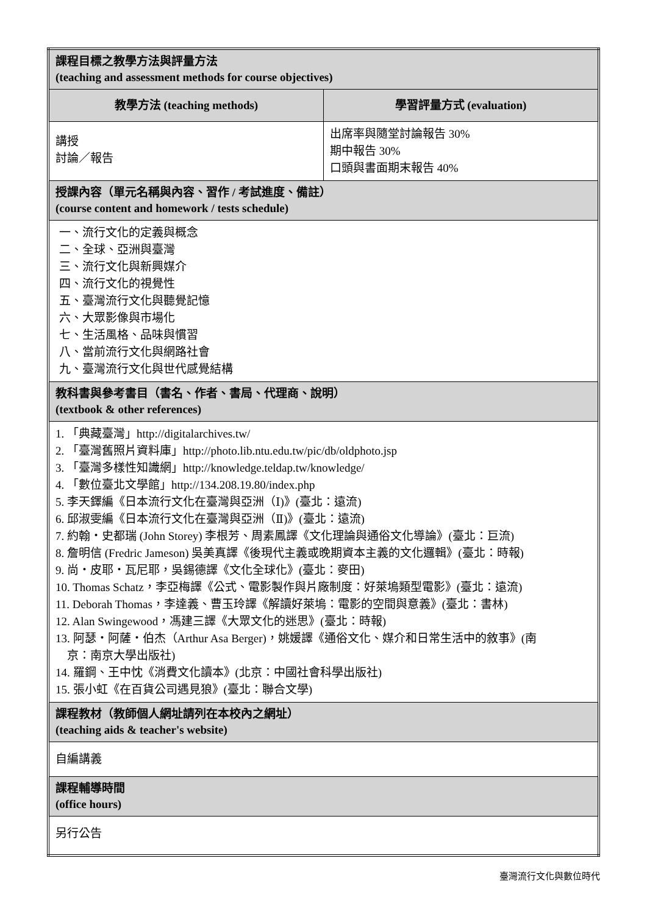| 課程目標之教學方法與評量方法 (teaching and assessment methods for course objectives) | |
| 教學方法 (teaching methods) | 學習評量方式 (evaluation) |
| 講授 討論／報告 | 出席率與隨堂討論報告 30% 期中報告 30% 口頭與書面期末報告 40% |
| 授課內容（單元名稱與內容、習作 / 考試進度、備註） (course content and homework / tests schedule) | |
| 一、流行文化的定義與概念 二、全球、亞洲與臺灣 三、流行文化與新興媒介 四、流行文化的視覺性 五、臺灣流行文化與聽覺記憶 六、大眾影像與市場化 七、生活風格、品味與慣習 八、當前流行文化與網路社會 九、臺灣流行文化與世代感覺結構 | |
| 教科書與參考書目（書名、作者、書局、代理商、說明） (textbook & other references) | |
| 1. 「典藏臺灣」http://digitalarchives.tw/ 2. 「臺灣舊照片資料庫」http://photo.lib.ntu.edu.tw/pic/db/oldphoto.jsp 3. 「臺灣多樣性知識網」http://knowledge.teldap.tw/knowledge/ 4. 「數位臺北文學館」http://134.208.19.80/index.php 5. 李天鐸編《日本流行文化在臺灣與亞洲（Ⅰ)》(臺北：遠流) 6. 邱淑雯編《日本流行文化在臺灣與亞洲（Ⅱ)》(臺北：遠流) 7. 約翰‧史都瑞 (John Storey) 李根芳、周素鳳譯《文化理論與通俗文化導論》(臺北：巨流) 8. 詹明信 (Fredric Jameson) 吳美真譯《後現代主義或晚期資本主義的文化邏輯》(臺北：時報) 9. 尚‧皮耶‧瓦尼耶，吳錫德譯《文化全球化》(臺北：麥田) 10. Thomas Schatz，李亞梅譯《公式、電影製作與片廠制度：好萊塢類型電影》(臺北：遠流) 11. Deborah Thomas，李達義、曹玉玲譯《解讀好萊塢：電影的空間與意義》(臺北：書林) 12. Alan Swingewood，馮建三譯《大眾文化的迷思》(臺北：時報) 13. 阿瑟‧阿薩‧伯杰（Arthur Asa Berger)，姚媛譯《通俗文化、媒介和日常生活中的敘事》(南 京：南京大學出版社) 14. 羅鋼、王中忱《消費文化讀本》(北京：中國社會科學出版社) 15. 張小虹《在百貨公司遇見狼》(臺北：聯合文學) | |
| 課程教材（教師個人網址請列在本校內之網址） (teaching aids & teacher's website) | |
| 自編講義 | |
| 課程輔導時間 (office hours) | |
| 另行公告 | |
臺灣流行文化與數位時代